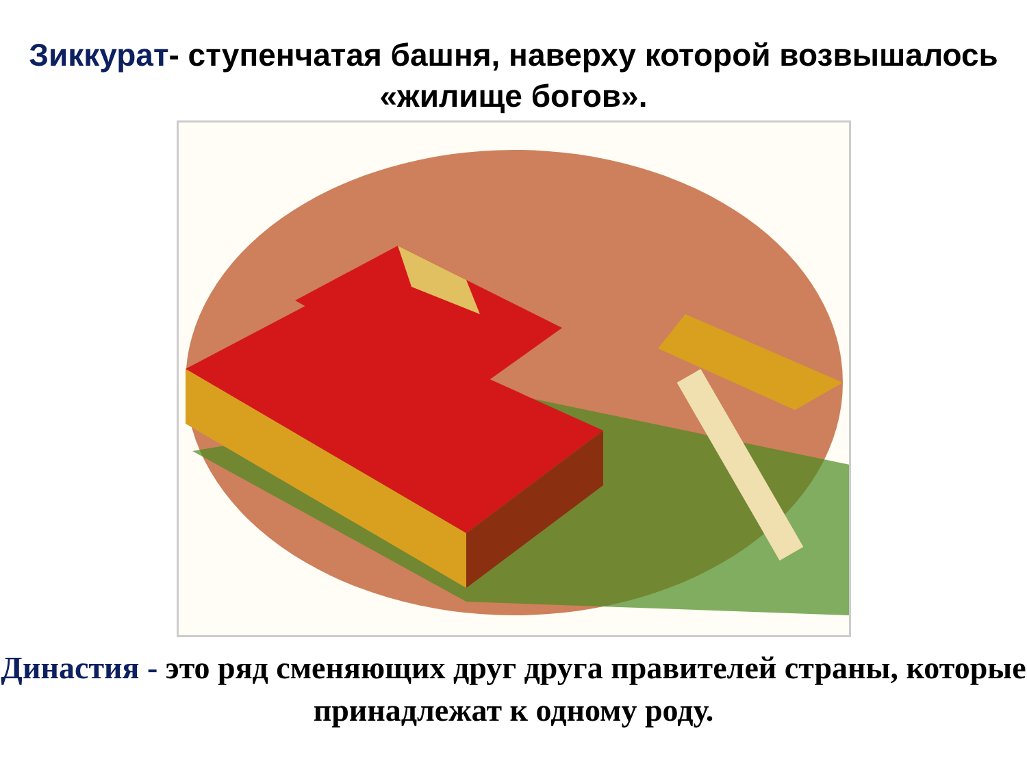Зиккурат- ступенчатая башня, наверху которой возвышалось «жилище богов».
Династия - это ряд сменяющих друг друга правителей страны, которые принадлежат к одному роду.